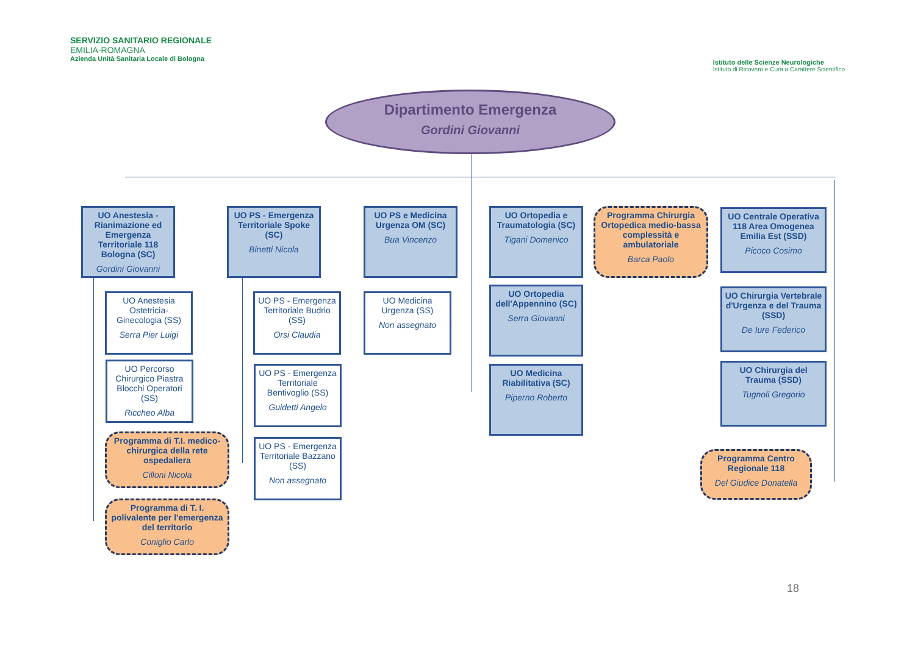SERVIZIO SANITARIO REGIONALE
EMILIA-ROMAGNA
Azienda Unità Sanitaria Locale di Bologna
Istituto delle Scienze Neurologiche
Istituto di Ricovero e Cura a Carattere Scientifico
Dipartimento Emergenza
Gordini Giovanni
UO Anestesia - Rianimazione ed Emergenza Territoriale 118 Bologna (SC)
Gordini Giovanni
UO PS - Emergenza Territoriale Spoke (SC)
Binetti Nicola
UO PS e Medicina Urgenza OM (SC)
Bua Vincenzo
UO Ortopedia e Traumatologia (SC)
Tigani Domenico
Programma Chirurgia Ortopedica medio-bassa complessità e ambulatoriale
Barca Paolo
UO Centrale Operativa 118 Area Omogenea Emilia Est (SSD)
Picoco Cosimo
UO Anestesia Ostetricia-Ginecologia (SS)
Serra Pier Luigi
UO Percorso Chirurgico Piastra Blocchi Operatori (SS)
Riccheo Alba
Programma di T.I. medico-chirurgica della rete ospedaliera
Cilloni Nicola
Programma di T. I. polivalente per l'emergenza del territorio
Coniglio Carlo
UO PS - Emergenza Territoriale Budrio (SS)
Orsi Claudia
UO PS - Emergenza Territoriale Bentivoglio (SS)
Guidetti Angelo
UO PS - Emergenza Territoriale Bazzano (SS)
Non assegnato
UO Medicina Urgenza (SS)
Non assegnato
UO Ortopedia dell'Appennino (SC)
Serra Giovanni
UO Medicina Riabilitativa (SC)
Piperno Roberto
UO Chirurgia Vertebrale d'Urgenza e del Trauma (SSD)
De Iure Federico
UO Chirurgia del Trauma (SSD)
Tugnoli Gregorio
Programma Centro Regionale 118
Del Giudice Donatella
18